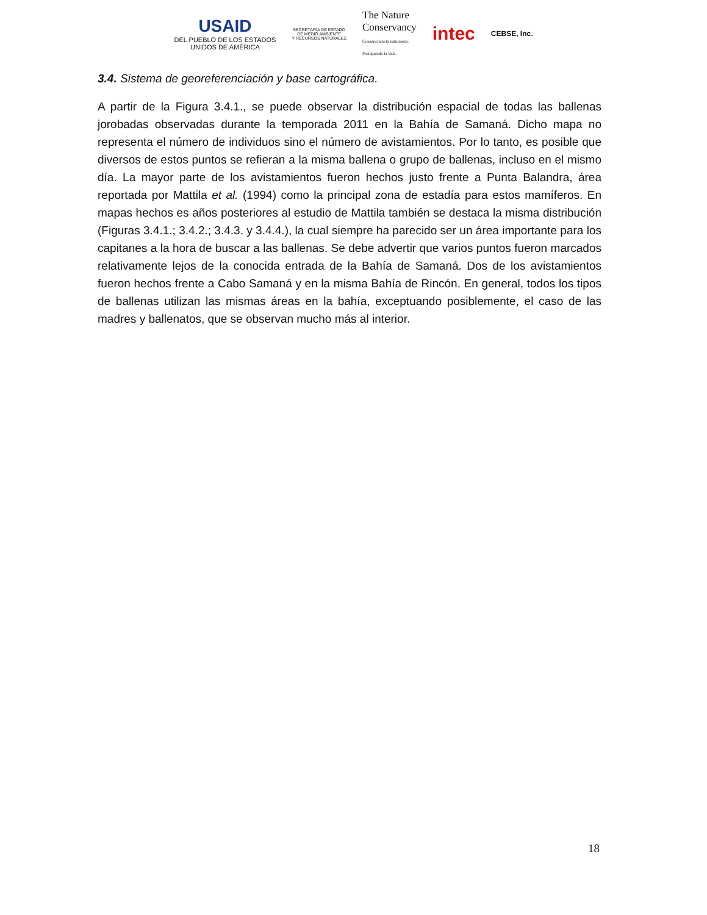USAID
DEL PUEBLO DE LOS ESTADOS
UNIDOS DE AMÉRICA
SECRETARÍA DE ESTADO
DE MEDIO AMBIENTE
Y RECURSOS NATURALES
The Nature
Conservancy
Conservando la naturaleza.
Protegiendo la vida.
intec
CEBSE, Inc.
3.4. Sistema de georeferenciación y base cartográfica.
A partir de la Figura 3.4.1., se puede observar la distribución espacial de todas las ballenas jorobadas observadas durante la temporada 2011 en la Bahía de Samaná. Dicho mapa no representa el número de individuos sino el número de avistamientos. Por lo tanto, es posible que diversos de estos puntos se refieran a la misma ballena o grupo de ballenas, incluso en el mismo día. La mayor parte de los avistamientos fueron hechos justo frente a Punta Balandra, área reportada por Mattila et al. (1994) como la principal zona de estadía para estos mamíferos. En mapas hechos es años posteriores al estudio de Mattila también se destaca la misma distribución (Figuras 3.4.1.; 3.4.2.; 3.4.3. y 3.4.4.), la cual siempre ha parecido ser un área importante para los capitanes a la hora de buscar a las ballenas. Se debe advertir que varios puntos fueron marcados relativamente lejos de la conocida entrada de la Bahía de Samaná. Dos de los avistamientos fueron hechos frente a Cabo Samaná y en la misma Bahía de Rincón. En general, todos los tipos de ballenas utilizan las mismas áreas en la bahía, exceptuando posiblemente, el caso de las madres y ballenatos, que se observan mucho más al interior.
18